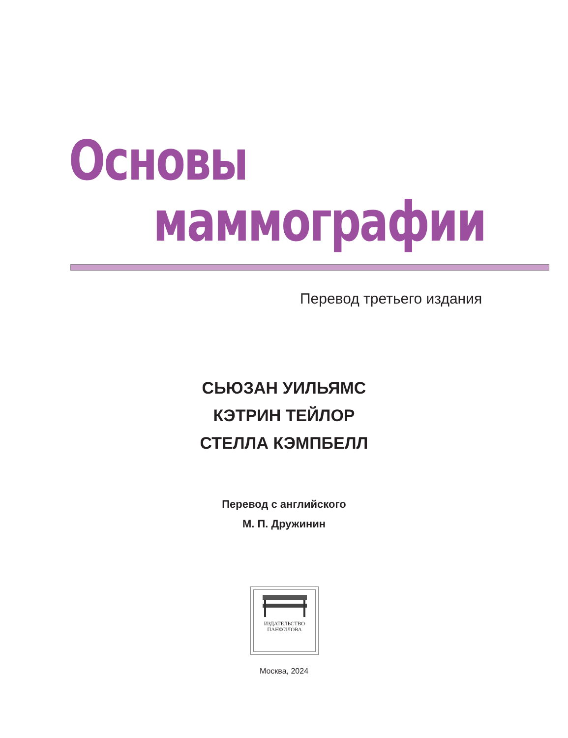Основы
маммографии
Перевод третьего издания
СЬЮЗАН УИЛЬЯМС
КЭТРИН ТЕЙЛОР
СТЕЛЛА КЭМПБЕЛЛ
Перевод с английского
М. П. Дружинин
ИЗДАТЕЛЬСТВО
ПАНФИЛОВА
Москва, 2024